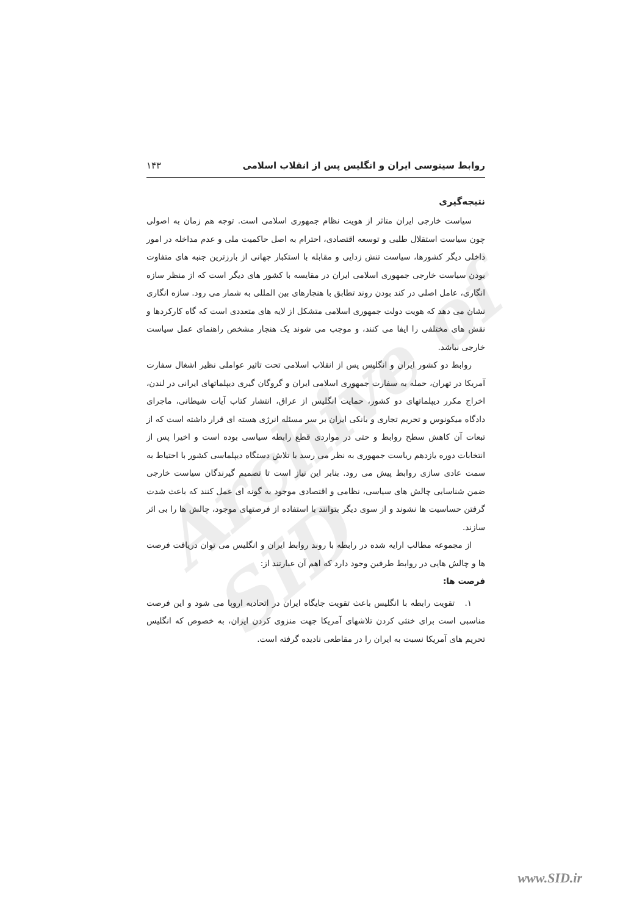Archive of SID
روابط سینوسی ایران و انگلیس پس از انقلاب اسلامی ۱۴۳
نتیجه‌گیری
سیاست خارجی ایران متاثر از هویت نظام جمهوری اسلامی است. توجه هم زمان به اصولی چون سیاست استقلال طلبی و توسعه اقتصادی، احترام به اصل حاکمیت ملی و عدم مداخله در امور داخلی دیگر کشورها، سیاست تنش زدایی و مقابله با استکبار جهانی از بارزترین جنبه های متفاوت بودن سیاست خارجی جمهوری اسلامی ایران در مقایسه با کشور های دیگر است که از منظر سازه انگاری، عامل اصلی در کند بودن روند تطابق با هنجارهای بین المللی به شمار می رود. سازه انگاری نشان می دهد که هویت دولت جمهوری اسلامی متشکل از لایه های متعددی است که گاه کارکردها و نقش های مختلفی را ایفا می کنند، و موجب می شوند یک هنجار مشخص راهنمای عمل سیاست خارجی نباشد.
روابط دو کشور ایران و انگلیس پس از انقلاب اسلامی تحت تاثیر عواملی نظیر اشغال سفارت آمریکا در تهران، حمله به سفارت جمهوری اسلامی ایران و گروگان گیری دیپلماتهای ایرانی در لندن، اخراج مکرر دیپلماتهای دو کشور، حمایت انگلیس از عراق، انتشار کتاب آیات شیطانی، ماجرای دادگاه میکونوس و تحریم تجاری و بانکی ایران بر سر مسئله انرژی هسته ای قرار داشته است که از تبعات آن کاهش سطح روابط و حتی در مواردی قطع رابطه سیاسی بوده است و اخیرا پس از انتخابات دوره یازدهم ریاست جمهوری به نظر می رسد با تلاش دستگاه دیپلماسی کشور با احتیاط به سمت عادی سازی روابط پیش می رود. بنابر این نیاز است تا تصمیم گیرندگان سیاست خارجی ضمن شناسایی چالش های سیاسی، نظامی و اقتصادی موجود به گونه ای عمل کنند که باعث شدت گرفتن حساسیت ها نشوند و از سوی دیگر بتوانند با استفاده از فرصتهای موجود، چالش ها را بی اثر سازند.
از مجموعه مطالب ارایه شده در رابطه با روند روابط ایران و انگلیس می توان دریافت فرصت ها و چالش هایی در روابط طرفین وجود دارد که اهم آن عبارتند از:
فرصت ها:
۱. تقویت رابطه با انگلیس باعث تقویت جایگاه ایران در اتحادیه اروپا می شود و این فرصت مناسبی است برای خنثی کردن تلاشهای آمریکا جهت منزوی کردن ایران، به خصوص که انگلیس تحریم های آمریکا نسبت به ایران را در مقاطعی نادیده گرفته است.
www.SID.ir